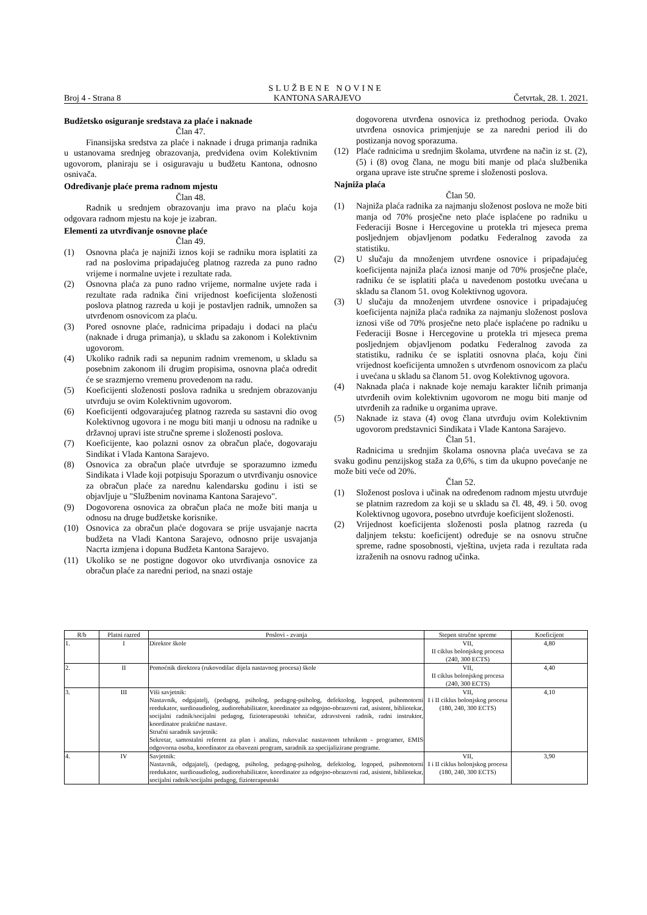SLUŽBENE NOVINE
Broj 4 - Strana 8 KANTONA SARAJEVO Četvrtak, 28. 1. 2021.
Budžetsko osiguranje sredstava za plaće i naknade
Član 47.
Finansijska sredstva za plaće i naknade i druga primanja radnika u ustanovama srednjeg obrazovanja, predviđena ovim Kolektivnim ugovorom, planiraju se i osiguravaju u budžetu Kantona, odnosno osnivača.
Određivanje plaće prema radnom mjestu
Član 48.
Radnik u srednjem obrazovanju ima pravo na plaću koja odgovara radnom mjestu na koje je izabran.
Elementi za utvrđivanje osnovne plaće
Član 49.
(1) Osnovna plaća je najniži iznos koji se radniku mora isplatiti za rad na poslovima pripadajućeg platnog razreda za puno radno vrijeme i normalne uvjete i rezultate rada.
(2) Osnovna plaća za puno radno vrijeme, normalne uvjete rada i rezultate rada radnika čini vrijednost koeficijenta složenosti poslova platnog razreda u koji je postavljen radnik, umnožen sa utvrđenom osnovicom za plaću.
(3) Pored osnovne plaće, radnicima pripadaju i dodaci na plaću (naknade i druga primanja), u skladu sa zakonom i Kolektivnim ugovorom.
(4) Ukoliko radnik radi sa nepunim radnim vremenom, u skladu sa posebnim zakonom ili drugim propisima, osnovna plaća odredit će se srazmjerno vremenu provedenom na radu.
(5) Koeficijenti složenosti poslova radnika u srednjem obrazovanju utvrđuju se ovim Kolektivnim ugovorom.
(6) Koeficijenti odgovarajućeg platnog razreda su sastavni dio ovog Kolektivnog ugovora i ne mogu biti manji u odnosu na radnike u državnoj upravi iste stručne spreme i složenosti poslova.
(7) Koeficijente, kao polazni osnov za obračun plaće, dogovaraju Sindikat i Vlada Kantona Sarajevo.
(8) Osnovica za obračun plaće utvrđuje se sporazumno između Sindikata i Vlade koji potpisuju Sporazum o utvrđivanju osnovice za obračun plaće za narednu kalendarsku godinu i isti se objavljuje u "Službenim novinama Kantona Sarajevo".
(9) Dogovorena osnovica za obračun plaća ne može biti manja u odnosu na druge budžetske korisnike.
(10) Osnovica za obračun plaće dogovara se prije usvajanje nacrta budžeta na Vladi Kantona Sarajevo, odnosno prije usvajanja Nacrta izmjena i dopuna Budžeta Kantona Sarajevo.
(11) Ukoliko se ne postigne dogovor oko utvrđivanja osnovice za obračun plaće za naredni period, na snazi ostaje
dogovorena utvrđena osnovica iz prethodnog perioda. Ovako utvrđena osnovica primjenjuje se za naredni period ili do postizanja novog sporazuma.
(12) Plaće radnicima u srednjim školama, utvrđene na način iz st. (2), (5) i (8) ovog člana, ne mogu biti manje od plaća službenika organa uprave iste stručne spreme i složenosti poslova.
Najniža plaća
Član 50.
(1) Najniža plaća radnika za najmanju složenost poslova ne može biti manja od 70% prosječne neto plaće isplaćene po radniku u Federaciji Bosne i Hercegovine u protekla tri mjeseca prema posljednjem objavljenom podatku Federalnog zavoda za statistiku.
(2) U slučaju da množenjem utvrđene osnovice i pripadajućeg koeficijenta najniža plaća iznosi manje od 70% prosječne plaće, radniku će se isplatiti plaća u navedenom postotku uvećana u skladu sa članom 51. ovog Kolektivnog ugovora.
(3) U slučaju da množenjem utvrđene osnovice i pripadajućeg koeficijenta najniža plaća radnika za najmanju složenost poslova iznosi više od 70% prosječne neto plaće isplaćene po radniku u Federaciji Bosne i Hercegovine u protekla tri mjeseca prema posljednjem objavljenom podatku Federalnog zavoda za statistiku, radniku će se isplatiti osnovna plaća, koju čini vrijednost koeficijenta umnožen s utvrđenom osnovicom za plaću i uvećana u skladu sa članom 51. ovog Kolektivnog ugovora.
(4) Naknada plaća i naknade koje nemaju karakter ličnih primanja utvrđenih ovim kolektivnim ugovorom ne mogu biti manje od utvrđenih za radnike u organima uprave.
(5) Naknade iz stava (4) ovog člana utvrđuju ovim Kolektivnim ugovorom predstavnici Sindikata i Vlade Kantona Sarajevo.
Član 51.
Radnicima u srednjim školama osnovna plaća uvećava se za svaku godinu penzijskog staža za 0,6%, s tim da ukupno povećanje ne može biti veće od 20%.
Član 52.
(1) Složenost poslova i učinak na određenom radnom mjestu utvrđuje se platnim razredom za koji se u skladu sa čl. 48, 49. i 50. ovog Kolektivnog ugovora, posebno utvrđuje koeficijent složenosti.
(2) Vrijednost koeficijenta složenosti posla platnog razreda (u daljnjem tekstu: koeficijent) određuje se na osnovu stručne spreme, radne sposobnosti, vještina, uvjeta rada i rezultata rada izraženih na osnovu radnog učinka.
| R/b | Platni razred | Poslovi - zvanja | Stepen stručne spreme | Koeficijent |
| --- | --- | --- | --- | --- |
| 1. | I | Direktor škole | VII, II ciklus bolonjskog procesa (240, 300 ECTS) | 4,80 |
| 2. | II | Pomoćnik direktora (rukovodilac dijela nastavnog procesa) škole | VII, II ciklus bolonjskog procesa (240, 300 ECTS) | 4,40 |
| 3. | III | Viši savjetnik: Nastavnik, odgajatelj, (pedagog, psiholog, pedagog-psiholog, defektolog, logoped, psihomotorni reedukator, surdioaudiolog, audiorehabilitator, koordinator za odgojno-obrazovni rad, asistent, bibliotekar, socijalni radnik/socijalni pedagog, fizioterapeutski tehničar, zdravstveni radnik, radni instruktor, koordinator praktične nastave. Stručni saradnik savjetnik: Sekretar, samostalni referent za plan i analizu, rukovalac nastavnom tehnikom - programer, EMIS odgovorna osoba, koordinator za obavezni program, saradnik za specijalizirane programe. | VII, I i II ciklus bolonjskog procesa (180, 240, 300 ECTS) | 4,10 |
| 4. | IV | Savjetnik: Nastavnik, odgajatelj, (pedagog, psiholog, pedagog-psiholog, defektolog, logoped, psihomotorni reedukator, surdioaudiolog, audiorehabilitator, koordinator za odgojno-obrazovni rad, asistent, bibliotekar, socijalni radnik/socijalni pedagog, fizioterapeutski | VII, I i II ciklus bolonjskog procesa (180, 240, 300 ECTS) | 3,90 |